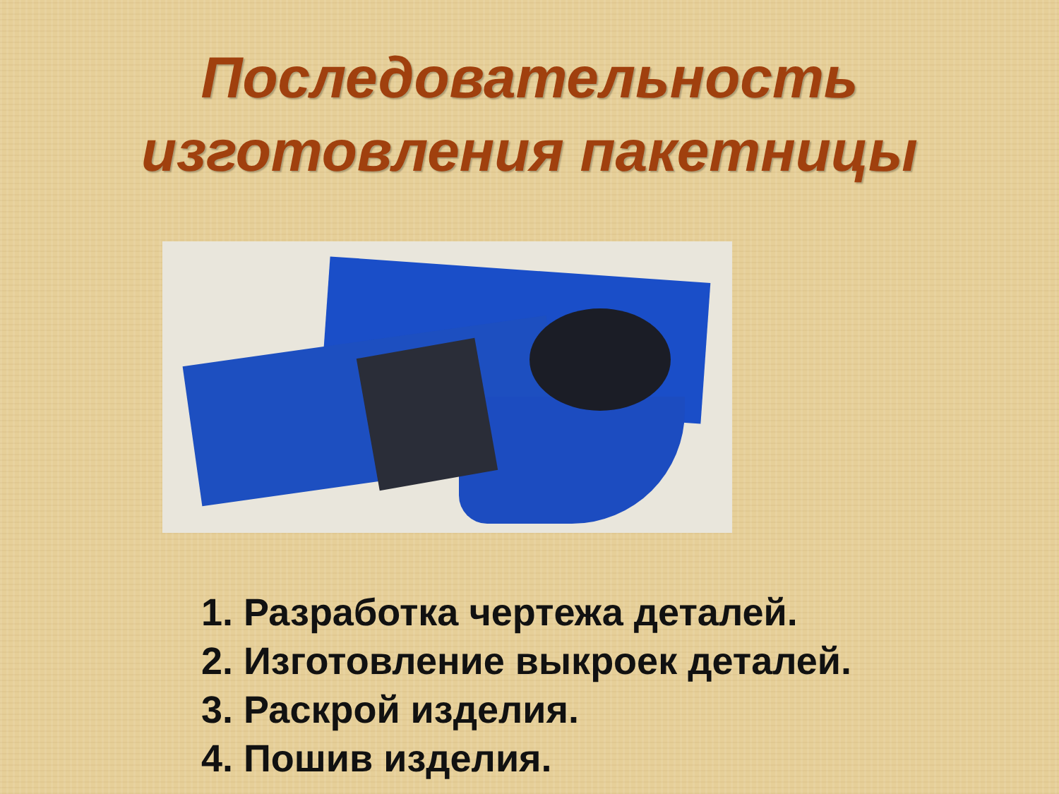Последовательность
изготовления пакетницы
1. Разработка чертежа деталей.
2. Изготовление выкроек деталей.
3. Раскрой изделия.
4. Пошив изделия.